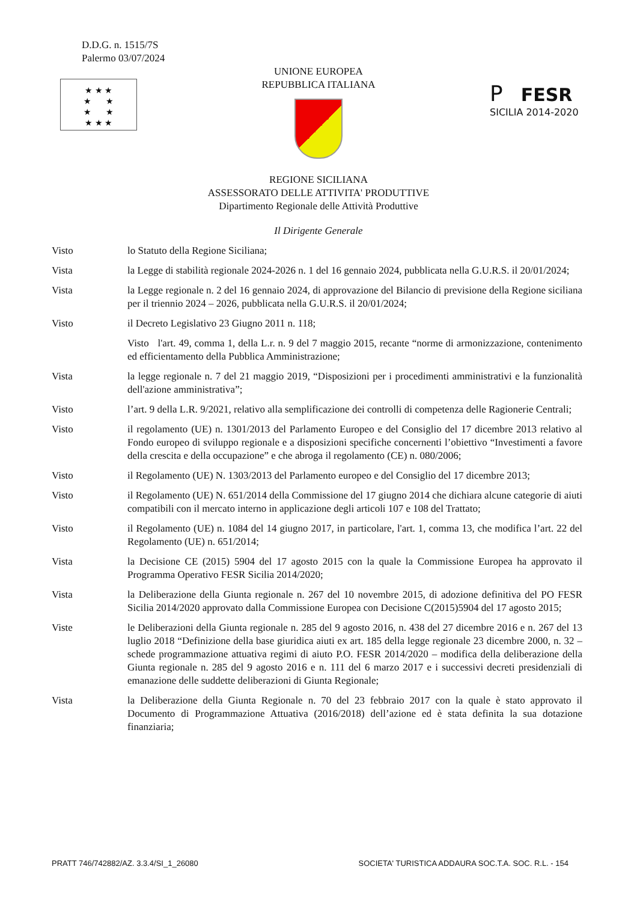D.D.G. n. 1515/7S
Palermo 03/07/2024
★ ★ ★
★ ★
★ ★
★ ★ ★
P FESR
SICILIA 2014-2020
UNIONE EUROPEA
REPUBBLICA ITALIANA
REGIONE SICILIANA
ASSESSORATO DELLE ATTIVITA' PRODUTTIVE
Dipartimento Regionale delle Attività Produttive
Il Dirigente Generale
Visto lo Statuto della Regione Siciliana;
Vista la Legge di stabilità regionale 2024-2026 n. 1 del 16 gennaio 2024, pubblicata nella G.U.R.S. il 20/01/2024;
Vista la Legge regionale n. 2 del 16 gennaio 2024, di approvazione del Bilancio di previsione della Regione siciliana per il triennio 2024 – 2026, pubblicata nella G.U.R.S. il 20/01/2024;
Visto il Decreto Legislativo 23 Giugno 2011 n. 118;
Visto l'art. 49, comma 1, della L.r. n. 9 del 7 maggio 2015, recante “norme di armonizzazione, contenimento ed efficientamento della Pubblica Amministrazione;
Vista la legge regionale n. 7 del 21 maggio 2019, “Disposizioni per i procedimenti amministrativi e la funzionalità dell'azione amministrativa”;
Visto l’art. 9 della L.R. 9/2021, relativo alla semplificazione dei controlli di competenza delle Ragionerie Centrali;
Visto il regolamento (UE) n. 1301/2013 del Parlamento Europeo e del Consiglio del 17 dicembre 2013 relativo al Fondo europeo di sviluppo regionale e a disposizioni specifiche concernenti l’obiettivo “Investimenti a favore della crescita e della occupazione” e che abroga il regolamento (CE) n. 080/2006;
Visto il Regolamento (UE) N. 1303/2013 del Parlamento europeo e del Consiglio del 17 dicembre 2013;
Visto il Regolamento (UE) N. 651/2014 della Commissione del 17 giugno 2014 che dichiara alcune categorie di aiuti compatibili con il mercato interno in applicazione degli articoli 107 e 108 del Trattato;
Visto il Regolamento (UE) n. 1084 del 14 giugno 2017, in particolare, l'art. 1, comma 13, che modifica l’art. 22 del Regolamento (UE) n. 651/2014;
Vista la Decisione CE (2015) 5904 del 17 agosto 2015 con la quale la Commissione Europea ha approvato il Programma Operativo FESR Sicilia 2014/2020;
Vista la Deliberazione della Giunta regionale n. 267 del 10 novembre 2015, di adozione definitiva del PO FESR Sicilia 2014/2020 approvato dalla Commissione Europea con Decisione C(2015)5904 del 17 agosto 2015;
Viste le Deliberazioni della Giunta regionale n. 285 del 9 agosto 2016, n. 438 del 27 dicembre 2016 e n. 267 del 13 luglio 2018 “Definizione della base giuridica aiuti ex art. 185 della legge regionale 23 dicembre 2000, n. 32 – schede programmazione attuativa regimi di aiuto P.O. FESR 2014/2020 – modifica della deliberazione della Giunta regionale n. 285 del 9 agosto 2016 e n. 111 del 6 marzo 2017 e i successivi decreti presidenziali di emanazione delle suddette deliberazioni di Giunta Regionale;
Vista la Deliberazione della Giunta Regionale n. 70 del 23 febbraio 2017 con la quale è stato approvato il Documento di Programmazione Attuativa (2016/2018) dell’azione ed è stata definita la sua dotazione finanziaria;
PRATT 746/742882/AZ. 3.3.4/SI_1_26080 SOCIETA' TURISTICA ADDAURA SOC.T.A. SOC. R.L. - 154